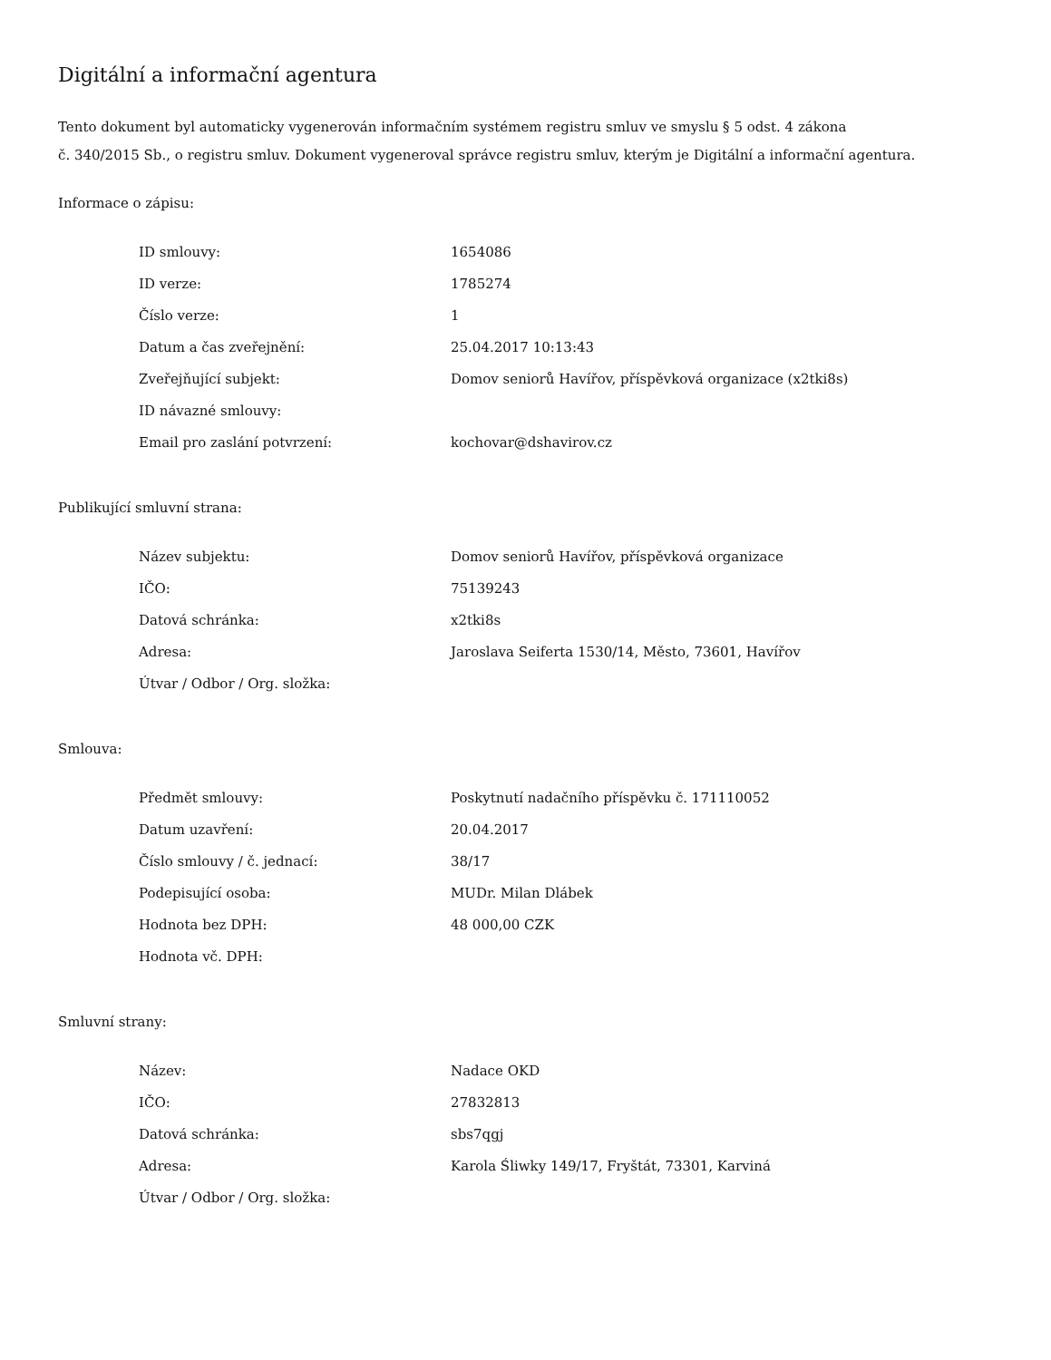Digitální a informační agentura
Tento dokument byl automaticky vygenerován informačním systémem registru smluv ve smyslu § 5 odst. 4 zákona
č. 340/2015 Sb., o registru smluv. Dokument vygeneroval správce registru smluv, kterým je Digitální a informační agentura.
Informace o zápisu:
| ID smlouvy: | 1654086 |
| ID verze: | 1785274 |
| Číslo verze: | 1 |
| Datum a čas zveřejnění: | 25.04.2017 10:13:43 |
| Zveřejňující subjekt: | Domov seniorů Havířov, příspěvková organizace (x2tki8s) |
| ID návazné smlouvy: | |
| Email pro zaslání potvrzení: | kochovar@dshavirov.cz |
Publikující smluvní strana:
| Název subjektu: | Domov seniorů Havířov, příspěvková organizace |
| IČO: | 75139243 |
| Datová schránka: | x2tki8s |
| Adresa: | Jaroslava Seiferta 1530/14, Město, 73601, Havířov |
| Útvar / Odbor / Org. složka: | |
Smlouva:
| Předmět smlouvy: | Poskytnutí nadačního příspěvku č. 171110052 |
| Datum uzavření: | 20.04.2017 |
| Číslo smlouvy / č. jednací: | 38/17 |
| Podepisující osoba: | MUDr. Milan Dlábek |
| Hodnota bez DPH: | 48 000,00 CZK |
| Hodnota vč. DPH: | |
Smluvní strany:
| Název: | Nadace OKD |
| IČO: | 27832813 |
| Datová schránka: | sbs7qgj |
| Adresa: | Karola Śliwky 149/17, Fryštát, 73301, Karviná |
| Útvar / Odbor / Org. složka: | |